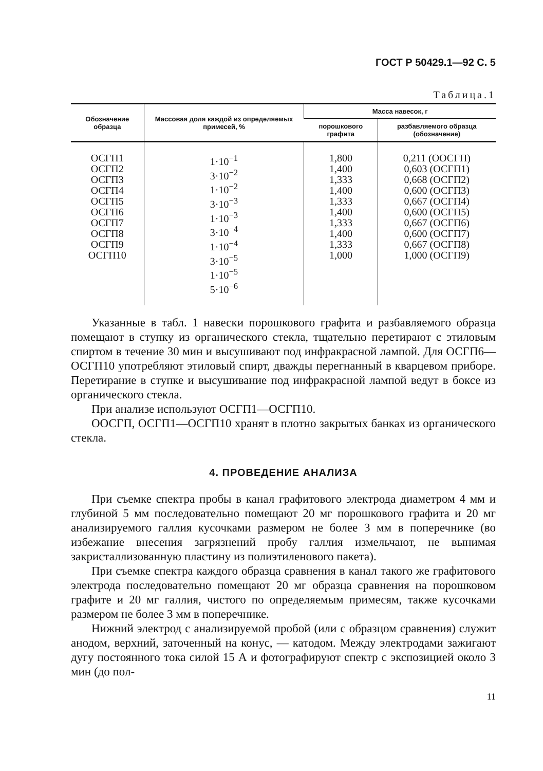ГОСТ Р 50429.1—92 С. 5
Таблица.1
| Обозначение образца | Массовая доля каждой из определяемых примесей, % | Масса навесок, г | |
| --- | --- | --- | --- |
| | | порошкового графита | разбавляемого образца (обозначение) |
| ОСГП1 ОСГП2 ОСГП3 ОСГП4 ОСГП5 ОСГП6 ОСГП7 ОСГП8 ОСГП9 ОСГП10 | 1·10<sup>−1</sup> 3·10<sup>−2</sup> 1·10<sup>−2</sup> 3·10<sup>−3</sup> 1·10<sup>−3</sup> 3·10<sup>−4</sup> 1·10<sup>−4</sup> 3·10<sup>−5</sup> 1·10<sup>−5</sup> 5·10<sup>−6</sup> | 1,800 1,400 1,333 1,400 1,333 1,400 1,333 1,400 1,333 1,000 | 0,211 (ООСГП) 0,603 (ОСГП1) 0,668 (ОСГП2) 0,600 (ОСГП3) 0,667 (ОСГП4) 0,600 (ОСГП5) 0,667 (ОСГП6) 0,600 (ОСГП7) 0,667 (ОСГП8) 1,000 (ОСГП9) |
Указанные в табл. 1 навески порошкового графита и разбавляемого образца помещают в ступку из органического стекла, тщательно перетирают с этиловым спиртом в течение 30 мин и высушивают под инфракрасной лампой. Для ОСГП6—ОСГП10 употребляют этиловый спирт, дважды перегнанный в кварцевом приборе. Перетирание в ступке и высушивание под инфракрасной лампой ведут в боксе из органического стекла.
При анализе используют ОСГП1—ОСГП10.
ООСГП, ОСГП1—ОСГП10 хранят в плотно закрытых банках из органического стекла.
4. ПРОВЕДЕНИЕ АНАЛИЗА
При съемке спектра пробы в канал графитового электрода диаметром 4 мм и глубиной 5 мм последовательно помещают 20 мг порошкового графита и 20 мг анализируемого галлия кусочками размером не более 3 мм в поперечнике (во избежание внесения загрязнений пробу галлия измельчают, не вынимая закристаллизованную пластину из полиэтиленового пакета).
При съемке спектра каждого образца сравнения в канал такого же графитового электрода последовательно помещают 20 мг образца сравнения на порошковом графите и 20 мг галлия, чистого по определяемым примесям, также кусочками размером не более 3 мм в поперечнике.
Нижний электрод с анализируемой пробой (или с образцом сравнения) служит анодом, верхний, заточенный на конус, — катодом. Между электродами зажигают дугу постоянного тока силой 15 А и фотографируют спектр с экспозицией около 3 мин (до пол-
11